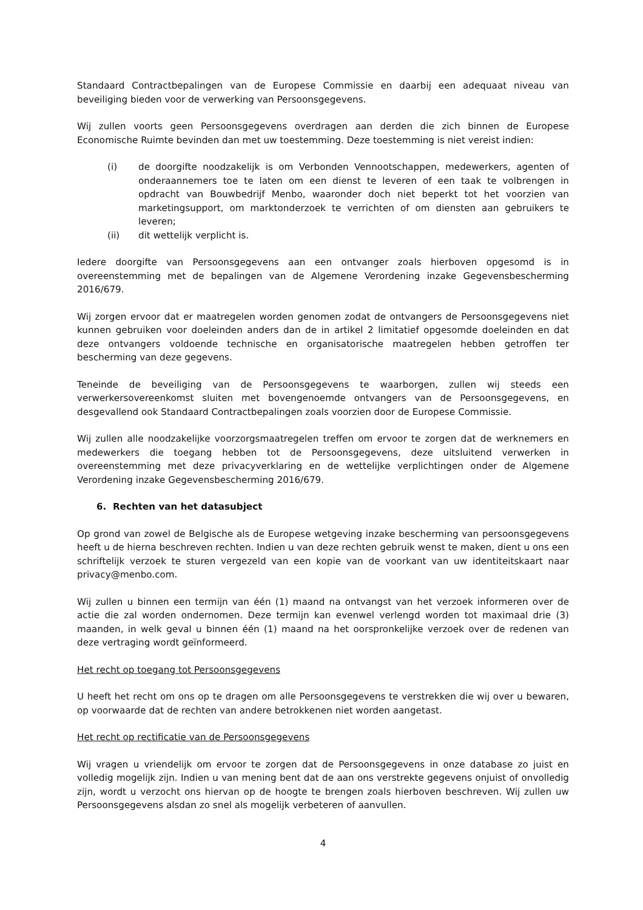Standaard Contractbepalingen van de Europese Commissie en daarbij een adequaat niveau van beveiliging bieden voor de verwerking van Persoonsgegevens.
Wij zullen voorts geen Persoonsgegevens overdragen aan derden die zich binnen de Europese Economische Ruimte bevinden dan met uw toestemming. Deze toestemming is niet vereist indien:
(i) de doorgifte noodzakelijk is om Verbonden Vennootschappen, medewerkers, agenten of onderaannemers toe te laten om een dienst te leveren of een taak te volbrengen in opdracht van Bouwbedrijf Menbo, waaronder doch niet beperkt tot het voorzien van marketingsupport, om marktonderzoek te verrichten of om diensten aan gebruikers te leveren;
(ii) dit wettelijk verplicht is.
Iedere doorgifte van Persoonsgegevens aan een ontvanger zoals hierboven opgesomd is in overeenstemming met de bepalingen van de Algemene Verordening inzake Gegevensbescherming 2016/679.
Wij zorgen ervoor dat er maatregelen worden genomen zodat de ontvangers de Persoonsgegevens niet kunnen gebruiken voor doeleinden anders dan de in artikel 2 limitatief opgesomde doeleinden en dat deze ontvangers voldoende technische en organisatorische maatregelen hebben getroffen ter bescherming van deze gegevens.
Teneinde de beveiliging van de Persoonsgegevens te waarborgen, zullen wij steeds een verwerkersovereenkomst sluiten met bovengenoemde ontvangers van de Persoonsgegevens, en desgevallend ook Standaard Contractbepalingen zoals voorzien door de Europese Commissie.
Wij zullen alle noodzakelijke voorzorgsmaatregelen treffen om ervoor te zorgen dat de werknemers en medewerkers die toegang hebben tot de Persoonsgegevens, deze uitsluitend verwerken in overeenstemming met deze privacyverklaring en de wettelijke verplichtingen onder de Algemene Verordening inzake Gegevensbescherming 2016/679.
6. Rechten van het datasubject
Op grond van zowel de Belgische als de Europese wetgeving inzake bescherming van persoonsgegevens heeft u de hierna beschreven rechten. Indien u van deze rechten gebruik wenst te maken, dient u ons een schriftelijk verzoek te sturen vergezeld van een kopie van de voorkant van uw identiteitskaart naar privacy@menbo.com.
Wij zullen u binnen een termijn van één (1) maand na ontvangst van het verzoek informeren over de actie die zal worden ondernomen. Deze termijn kan evenwel verlengd worden tot maximaal drie (3) maanden, in welk geval u binnen één (1) maand na het oorspronkelijke verzoek over de redenen van deze vertraging wordt geïnformeerd.
Het recht op toegang tot Persoonsgegevens
U heeft het recht om ons op te dragen om alle Persoonsgegevens te verstrekken die wij over u bewaren, op voorwaarde dat de rechten van andere betrokkenen niet worden aangetast.
Het recht op rectificatie van de Persoonsgegevens
Wij vragen u vriendelijk om ervoor te zorgen dat de Persoonsgegevens in onze database zo juist en volledig mogelijk zijn. Indien u van mening bent dat de aan ons verstrekte gegevens onjuist of onvolledig zijn, wordt u verzocht ons hiervan op de hoogte te brengen zoals hierboven beschreven. Wij zullen uw Persoonsgegevens alsdan zo snel als mogelijk verbeteren of aanvullen.
4